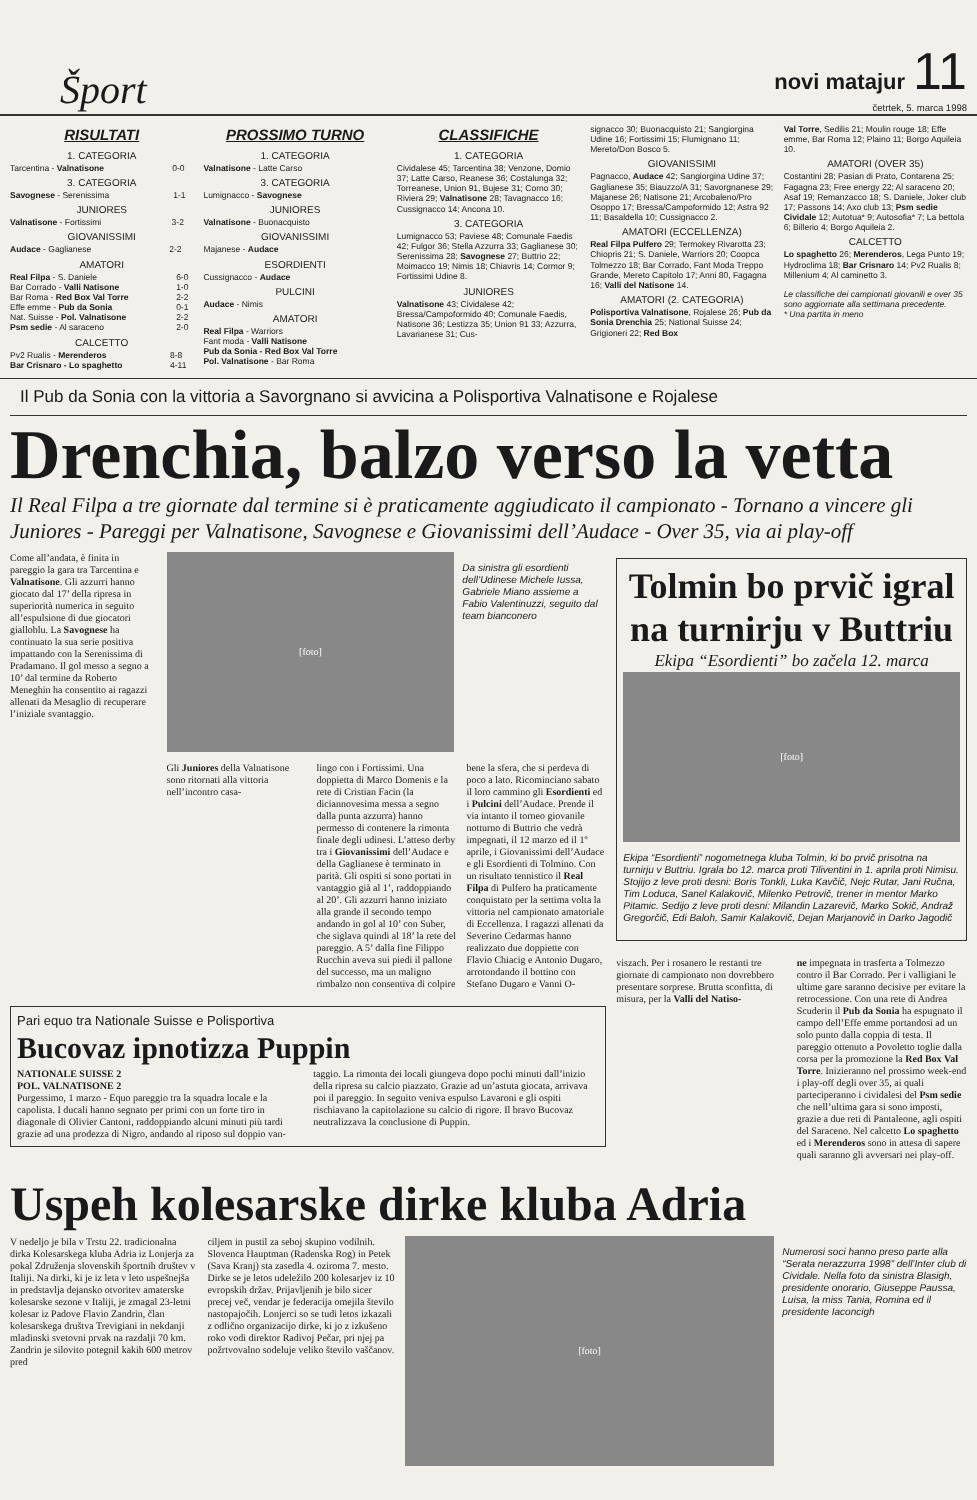Šport
novi matajur 11
četrtek, 5. marca 1998
RISULTATI
1. CATEGORIA
| Tarcentina - Valnatisone | 0-0 |
3. CATEGORIA
| Savognese - Serenissima | 1-1 |
JUNIORES
| Valnatisone - Fortissimi | 3-2 |
GIOVANISSIMI
| Audace - Gaglianese | 2-2 |
AMATORI
| Real Filpa - S. Daniele | 6-0 |
| Bar Corrado - Valli Natisone | 1-0 |
| Bar Roma - Red Box Val Torre | 2-2 |
| Effe emme - Pub da Sonia | 0-1 |
| Nat. Suisse - Pol. Valnatisone | 2-2 |
| Psm sedie - Al saraceno | 2-0 |
CALCETTO
| Pv2 Rualis - Merenderos | 8-8 |
| Bar Crisnaro - Lo spaghetto | 4-11 |
PROSSIMO TURNO
1. CATEGORIA
Valnatisone - Latte Carso
3. CATEGORIA
Lumignacco - Savognese
JUNIORES
Valnatisone - Buonacquisto
GIOVANISSIMI
Majanese - Audace
ESORDIENTI
Cussignacco - Audace
PULCINI
Audace - Nimis
AMATORI
Real Filpa - Warriors
Fant moda - Valli Natisone
Pub da Sonia - Red Box Val Torre
Pol. Valnatisone - Bar Roma
CLASSIFICHE
1. CATEGORIA
Cividalese 45; Tarcentina 38; Venzone, Domio 37; Latte Carso, Reanese 36; Costalunga 32; Torreanese, Union 91, Bujese 31; Corno 30; Riviera 29; Valnatisone 28; Tavagnacco 16; Cussignacco 14; Ancona 10.
3. CATEGORIA
Lumignacco 53; Paviese 48; Comunale Faedis 42; Fulgor 36; Stella Azzurra 33; Gaglianese 30; Serenissima 28; Savognese 27; Buttrio 22; Moimacco 19; Nimis 18; Chiavris 14; Cormor 9; Fortissimi Udine 8.
JUNIORES
Valnatisone 43; Cividalese 42; Bressa/Campoformido 40; Comunale Faedis, Natisone 36; Lestizza 35; Union 91 33; Azzurra, Lavarianese 31; Cus-
signacco 30; Buonacquisto 21; Sangiorgina Udine 16; Fortissimi 15; Flumignano 11; Mereto/Don Bosco 5.
GIOVANISSIMI
Pagnacco, Audace 42; Sangiorgina Udine 37; Gaglianese 35; Biauzzo/A 31; Savorgnanese 29; Majanese 26; Natisone 21; Arcobaleno/Pro Osoppo 17; Bressa/Campoformido 12; Astra 92 11; Basaldella 10; Cussignacco 2.
AMATORI (ECCELLENZA)
Real Filpa Pulfero 29; Termokey Rivarotta 23; Chiopris 21; S. Daniele, Warriors 20; Coopca Tolmezzo 18; Bar Corrado, Fant Moda Treppo Grande, Mereto Capitolo 17; Anni 80, Fagagna 16; Valli del Natisone 14.
AMATORI (2. CATEGORIA)
Polisportiva Valnatisone, Rojalese 26; Pub da Sonia Drenchia 25; National Suisse 24; Grigioneri 22; Red Box
Val Torre, Sedilis 21; Moulin rouge 18; Effe emme, Bar Roma 12; Plaino 11; Borgo Aquileia 10.
AMATORI (OVER 35)
Costantini 28; Pasian di Prato, Contarena 25; Fagagna 23; Free energy 22; Al saraceno 20; Asaf 19; Remanzacco 18; S. Daniele, Joker club 17; Passons 14; Axo club 13; Psm sedie Cividale 12; Autotua* 9; Autosofia* 7; La bettola 6; Billerio 4; Borgo Aquileia 2.
CALCETTO
Lo spaghetto 26; Merenderos, Lega Punto 19; Hydroclima 18; Bar Crisnaro 14; Pv2 Rualis 8; Millenium 4; Al caminetto 3.
Le classifiche dei campionati giovanili e over 35 sono aggiornate alla settimana precedente.
* Una partita in meno
Il Pub da Sonia con la vittoria a Savorgnano si avvicina a Polisportiva Valnatisone e Rojalese
Drenchia, balzo verso la vetta
Il Real Filpa a tre giornate dal termine si è praticamente aggiudicato il campionato - Tornano a vincere gli Juniores - Pareggi per Valnatisone, Savognese e Giovanissimi dell’Audace - Over 35, via ai play-off
Come all’andata, è finita in pareggio la gara tra Tarcentina e Valnatisone. Gli azzurri hanno giocato dal 17’ della ripresa in superiorità numerica in seguito all’espulsione di due giocatori gialloblu. La Savognese ha continuato la sua serie positiva impattando con la Serenissima di Pradamano. Il gol messo a segno a 10’ dal termine da Roberto Meneghin ha consentito ai ragazzi allenati da Mesaglio di recuperare l’iniziale svantaggio.
[foto]
Da sinistra gli esordienti dell’Udinese Michele Iussa, Gabriele Miano assieme a Fabio Valentinuzzi, seguito dal team bianconero
Gli Juniores della Valnatisone sono ritornati alla vittoria nell’incontro casa-
lingo con i Fortissimi. Una doppietta di Marco Domenis e la rete di Cristian Facin (la diciannovesima messa a segno dalla punta azzurra) hanno permesso di contenere la rimonta finale degli udinesi. L’atteso derby tra i Giovanissimi dell’Audace e della Gaglianese è terminato in parità. Gli ospiti si sono portati in vantaggio già al 1’, raddoppiando al 20’. Gli azzurri hanno iniziato alla grande il secondo tempo andando in gol al 10’ con Suber, che siglava quindi al 18’ la rete del pareggio. A 5’ dalla fine Filippo Rucchin aveva sui piedi il pallone del successo, ma un maligno rimbalzo non consentiva di colpire
bene la sfera, che si perdeva di poco a lato. Ricominciano sabato il loro cammino gli Esordienti ed i Pulcini dell’Audace. Prende il via intanto il torneo giovanile notturno di Buttrio che vedrà impegnati, il 12 marzo ed il 1º aprile, i Giovanissimi dell’Audace e gli Esordienti di Tolmino. Con un risultato tennistico il Real Filpa di Pulfero ha praticamente conquistato per la settima volta la vittoria nel campionato amatoriale di Eccellenza. I ragazzi allenati da Severino Cedarmas hanno realizzato due doppiette con Flavio Chiacig e Antonio Dugaro, arrotondando il bottino con Stefano Dugaro e Vanni O-
Pari equo tra Nationale Suisse e Polisportiva
Bucovaz ipnotizza Puppin
NATIONALE SUISSE 2
POL. VALNATISONE 2
Purgessimo, 1 marzo - Equo pareggio tra la squadra locale e la capolista. I ducali hanno segnato per primi con un forte tiro in diagonale di Olivier Cantoni, raddoppiando alcuni minuti più tardi grazie ad una prodezza di Nigro, andando al riposo sul doppio van-
taggio. La rimonta dei locali giungeva dopo pochi minuti dall’inizio della ripresa su calcio piazzato. Grazie ad un’astuta giocata, arrivava poi il pareggio. In seguito veniva espulso Lavaroni e gli ospiti rischiavano la capitolazione su calcio di rigore. Il bravo Bucovaz neutralizzava la conclusione di Puppin.
Tolmin bo prvič igral na turnirju v Buttriu
Ekipa “Esordienti” bo začela 12. marca
[foto]
Ekipa “Esordienti” nogometnega kluba Tolmin, ki bo prvič prisotna na turnirju v Buttriu. Igrala bo 12. marca proti Tiliventini in 1. aprila proti Nimisu. Stojijo z leve proti desni: Boris Tonkli, Luka Kavčič, Nejc Rutar, Jani Ručna, Tim Loduca, Sanel Kalakovič, Milenko Petrovič, trener in mentor Marko Pitamic. Sedijo z leve proti desni: Milandin Lazarevič, Marko Sokič, Andraž Gregorčič, Edi Baloh, Samir Kalakovič, Dejan Marjanovič in Darko Jagodič
viszach. Per i rosanero le restanti tre giornate di campionato non dovrebbero presentare sorprese. Brutta sconfitta, di misura, per la Valli del Natiso-
ne impegnata in trasferta a Tolmezzo contro il Bar Corrado. Per i valligiani le ultime gare saranno decisive per evitare la retrocessione. Con una rete di Andrea Scuderin il Pub da Sonia ha espugnato il campo dell’Effe emme portandosi ad un solo punto dalla coppia di testa. Il pareggio ottenuto a Povoletto toglie dalla corsa per la promozione la Red Box Val Torre. Inizieranno nel prossimo week-end i play-off degli over 35, ai quali parteciperanno i cividalesi del Psm sedie che nell’ultima gara si sono imposti, grazie a due reti di Pantaleone, agli ospiti del Saraceno. Nel calcetto Lo spaghetto ed i Merenderos sono in attesa di sapere quali saranno gli avversari nei play-off.
Uspeh kolesarske dirke kluba Adria
V nedeljo je bila v Trstu 22. tradicionalna dirka Kolesarskega kluba Adria iz Lonjerja za pokal Združenja slovenskih športnih društev v Italiji. Na dirki, ki je iz leta v leto uspešnejša in predstavlja dejansko otvoritev amaterske kolesarske sezone v Italiji, je zmagal 23-letni kolesar iz Padove Flavio Zandrin, član kolesarskega društva Trevigiani in nekdanji mladinski svetovni prvak na razdalji 70 km. Zandrin je silovito potegnil kakih 600 metrov pred
ciljem in pustil za seboj skupino vodilnih. Slovenca Hauptman (Radenska Rog) in Petek (Sava Kranj) sta zasedla 4. oziroma 7. mesto. Dirke se je letos udeležilo 200 kolesarjev iz 10 evropskih držav. Prijavljenih je bilo sicer precej več, vendar je federacija omejila število nastopajočih. Lonjerci so se tudi letos izkazali z odlično organizacijo dirke, ki jo z izkušeno roko vodi direktor Radivoj Pečar, pri njej pa požrtvovalno sodeluje veliko število vaščanov.
[foto]
Numerosi soci hanno preso parte alla “Serata nerazzurra 1998” dell’Inter club di Cividale. Nella foto da sinistra Blasigh, presidente onorario, Giuseppe Paussa, Luisa, la miss Tania, Romina ed il presidente Iaconcigh